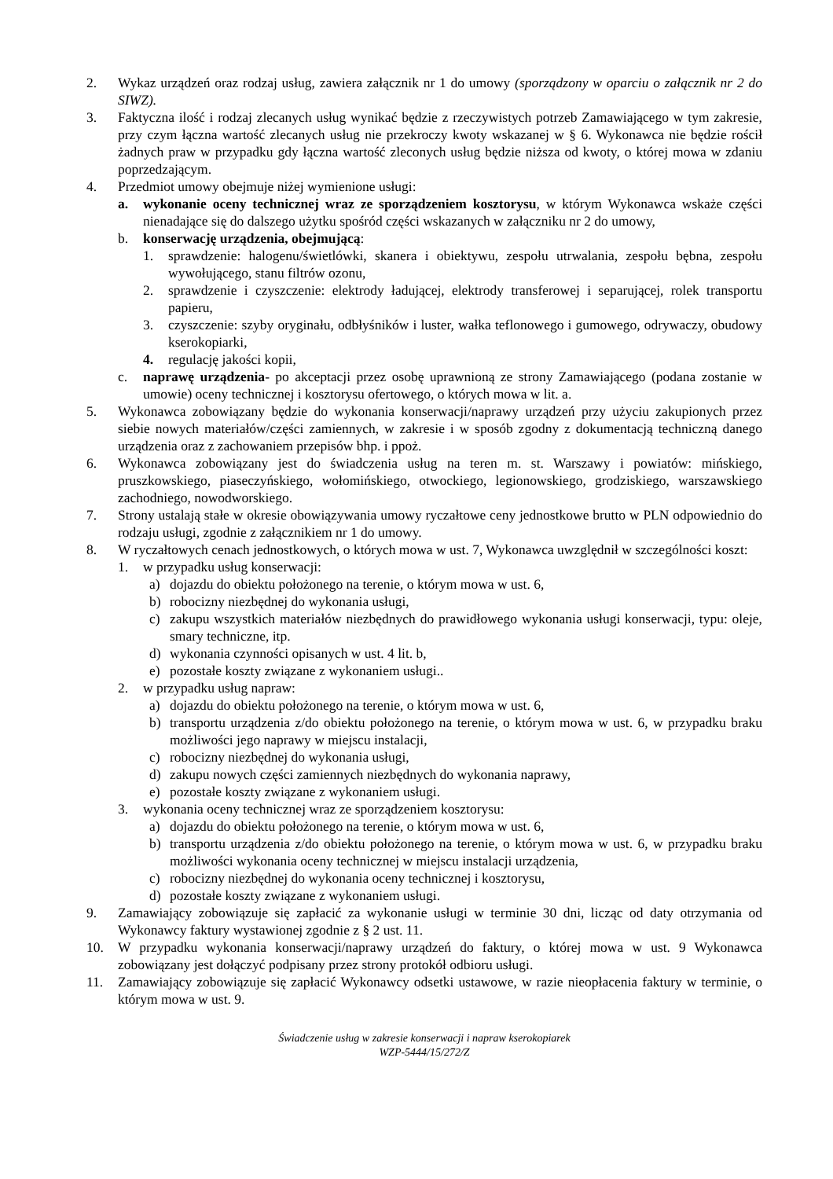2. Wykaz urządzeń oraz rodzaj usług, zawiera załącznik nr 1 do umowy (sporządzony w oparciu o załącznik nr 2 do SIWZ).
3. Faktyczna ilość i rodzaj zlecanych usług wynikać będzie z rzeczywistych potrzeb Zamawiającego w tym zakresie, przy czym łączna wartość zlecanych usług nie przekroczy kwoty wskazanej w § 6. Wykonawca nie będzie rościł żadnych praw w przypadku gdy łączna wartość zleconych usług będzie niższa od kwoty, o której mowa w zdaniu poprzedzającym.
4. Przedmiot umowy obejmuje niżej wymienione usługi:
a. wykonanie oceny technicznej wraz ze sporządzeniem kosztorysu, w którym Wykonawca wskaże części nienadające się do dalszego użytku spośród części wskazanych w załączniku nr 2 do umowy,
b. konserwację urządzenia, obejmującą:
1. sprawdzenie: halogenu/świetlówki, skanera i obiektywu, zespołu utrwalania, zespołu bębna, zespołu wywołującego, stanu filtrów ozonu,
2. sprawdzenie i czyszczenie: elektrody ładującej, elektrody transferowej i separującej, rolek transportu papieru,
3. czyszczenie: szyby oryginału, odbłyśników i luster, wałka teflonowego i gumowego, odrywaczy, obudowy kserokopiarki,
4. regulację jakości kopii,
c. naprawę urządzenia- po akceptacji przez osobę uprawnioną ze strony Zamawiającego (podana zostanie w umowie) oceny technicznej i kosztorysu ofertowego, o których mowa w lit. a.
5. Wykonawca zobowiązany będzie do wykonania konserwacji/naprawy urządzeń przy użyciu zakupionych przez siebie nowych materiałów/części zamiennych, w zakresie i w sposób zgodny z dokumentacją techniczną danego urządzenia oraz z zachowaniem przepisów bhp. i ppoż.
6. Wykonawca zobowiązany jest do świadczenia usług na teren m. st. Warszawy i powiatów: mińskiego, pruszkowskiego, piaseczyńskiego, wołomińskiego, otwockiego, legionowskiego, grodziskiego, warszawskiego zachodniego, nowodworskiego.
7. Strony ustalają stałe w okresie obowiązywania umowy ryczałtowe ceny jednostkowe brutto w PLN odpowiednio do rodzaju usługi, zgodnie z załącznikiem nr 1 do umowy.
8. W ryczałtowych cenach jednostkowych, o których mowa w ust. 7, Wykonawca uwzględnił w szczególności koszt:
1. w przypadku usług konserwacji:
a) dojazdu do obiektu położonego na terenie, o którym mowa w ust. 6,
b) robocizny niezbędnej do wykonania usługi,
c) zakupu wszystkich materiałów niezbędnych do prawidłowego wykonania usługi konserwacji, typu: oleje, smary techniczne, itp.
d) wykonania czynności opisanych w ust. 4 lit. b,
e) pozostałe koszty związane z wykonaniem usługi..
2. w przypadku usług napraw:
a) dojazdu do obiektu położonego na terenie, o którym mowa w ust. 6,
b) transportu urządzenia z/do obiektu położonego na terenie, o którym mowa w ust. 6, w przypadku braku możliwości jego naprawy w miejscu instalacji,
c) robocizny niezbędnej do wykonania usługi,
d) zakupu nowych części zamiennych niezbędnych do wykonania naprawy,
e) pozostałe koszty związane z wykonaniem usługi.
3. wykonania oceny technicznej wraz ze sporządzeniem kosztorysu:
a) dojazdu do obiektu położonego na terenie, o którym mowa w ust. 6,
b) transportu urządzenia z/do obiektu położonego na terenie, o którym mowa w ust. 6, w przypadku braku możliwości wykonania oceny technicznej w miejscu instalacji urządzenia,
c) robocizny niezbędnej do wykonania oceny technicznej i kosztorysu,
d) pozostałe koszty związane z wykonaniem usługi.
9. Zamawiający zobowiązuje się zapłacić za wykonanie usługi w terminie 30 dni, licząc od daty otrzymania od Wykonawcy faktury wystawionej zgodnie z § 2 ust. 11.
10. W przypadku wykonania konserwacji/naprawy urządzeń do faktury, o której mowa w ust. 9 Wykonawca zobowiązany jest dołączyć podpisany przez strony protokół odbioru usługi.
11. Zamawiający zobowiązuje się zapłacić Wykonawcy odsetki ustawowe, w razie nieopłacenia faktury w terminie, o którym mowa w ust. 9.
Świadczenie usług w zakresie konserwacji i napraw kserokopiarek
WZP-5444/15/272/Z